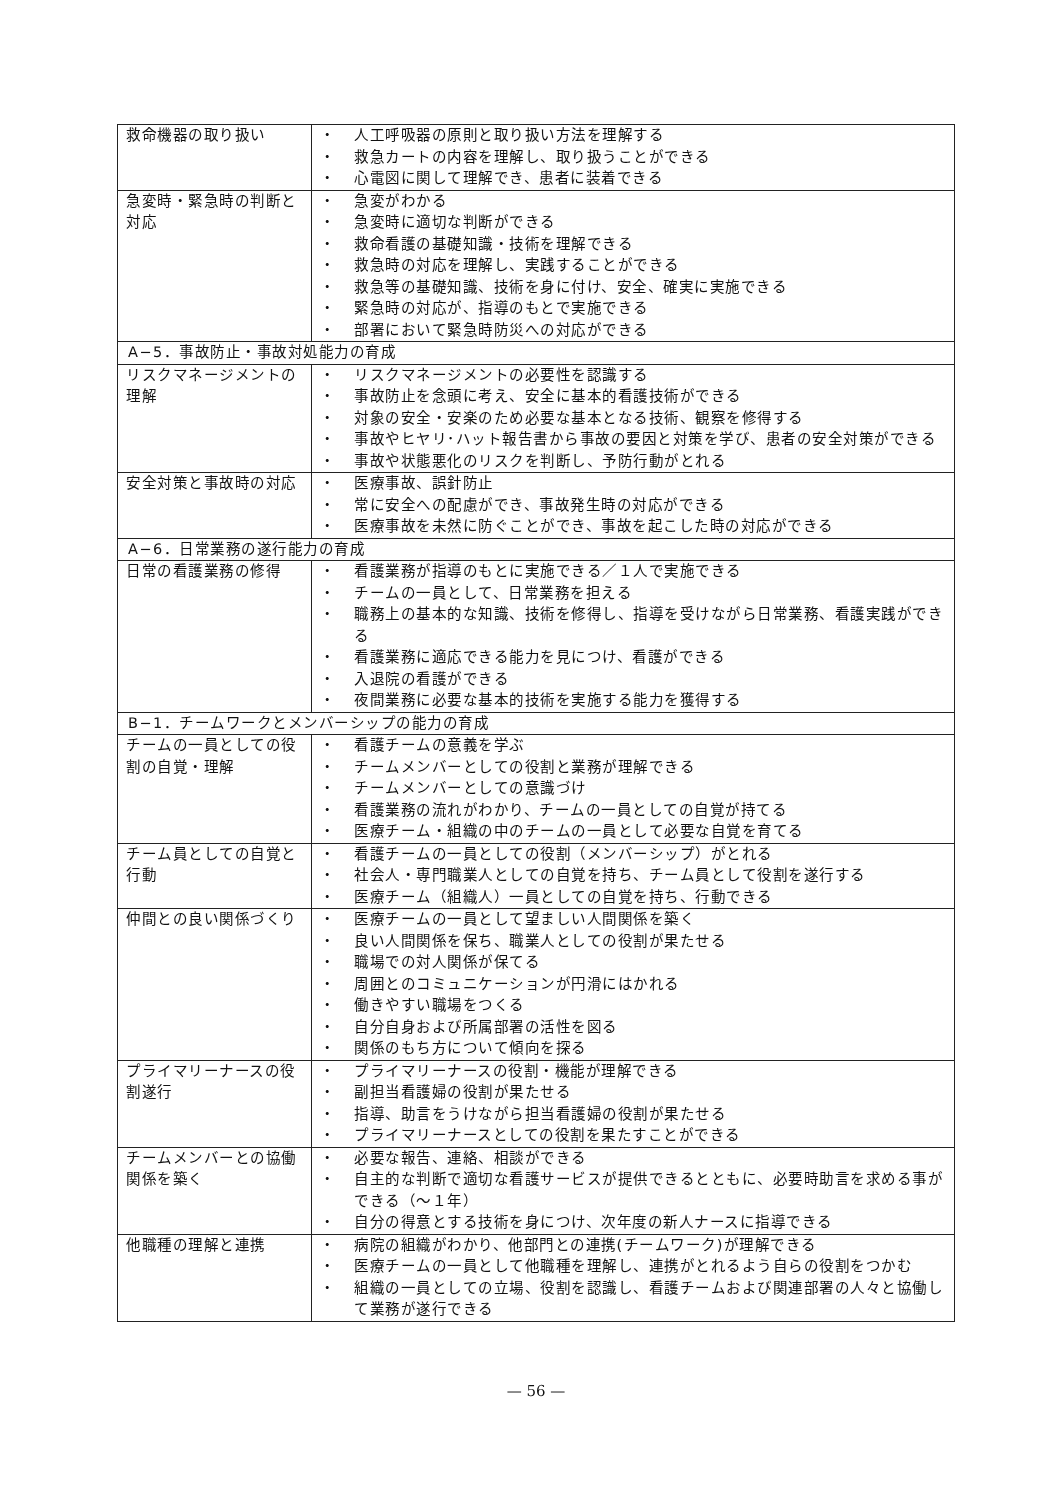| 救命機器の取り扱い | ・ 人工呼吸器の原則と取り扱い方法を理解する ・ 救急カートの内容を理解し、取り扱うことができる ・ 心電図に関して理解でき、患者に装着できる |
| 急変時・緊急時の判断と対応 | ・ 急変がわかる ・ 急変時に適切な判断ができる ・ 救命看護の基礎知識・技術を理解できる ・ 救急時の対応を理解し、実践することができる ・ 救急等の基礎知識、技術を身に付け、安全、確実に実施できる ・ 緊急時の対応が、指導のもとで実施できる ・ 部署において緊急時防災への対応ができる |
| A−5．事故防止・事故対処能力の育成 | |
| リスクマネージメントの理解 | ・ リスクマネージメントの必要性を認識する ・ 事故防止を念頭に考え、安全に基本的看護技術ができる ・ 対象の安全・安楽のため必要な基本となる技術、観察を修得する ・ 事故やヒヤリ･ハット報告書から事故の要因と対策を学び、患者の安全対策ができる ・ 事故や状態悪化のリスクを判断し、予防行動がとれる |
| 安全対策と事故時の対応 | ・ 医療事故、誤針防止 ・ 常に安全への配慮ができ、事故発生時の対応ができる ・ 医療事故を未然に防ぐことができ、事故を起こした時の対応ができる |
| A−6．日常業務の遂行能力の育成 | |
| 日常の看護業務の修得 | ・ 看護業務が指導のもとに実施できる／１人で実施できる ・ チームの一員として、日常業務を担える ・ 職務上の基本的な知識、技術を修得し、指導を受けながら日常業務、看護実践ができる ・ 看護業務に適応できる能力を見につけ、看護ができる ・ 入退院の看護ができる ・ 夜間業務に必要な基本的技術を実施する能力を獲得する |
| B−1．チームワークとメンバーシップの能力の育成 | |
| チームの一員としての役割の自覚・理解 | ・ 看護チームの意義を学ぶ ・ チームメンバーとしての役割と業務が理解できる ・ チームメンバーとしての意識づけ ・ 看護業務の流れがわかり、チームの一員としての自覚が持てる ・ 医療チーム・組織の中のチームの一員として必要な自覚を育てる |
| チーム員としての自覚と行動 | ・ 看護チームの一員としての役割（メンバーシップ）がとれる ・ 社会人・専門職業人としての自覚を持ち、チーム員として役割を遂行する ・ 医療チーム（組織人）一員としての自覚を持ち、行動できる |
| 仲間との良い関係づくり | ・ 医療チームの一員として望ましい人間関係を築く ・ 良い人間関係を保ち、職業人としての役割が果たせる ・ 職場での対人関係が保てる ・ 周囲とのコミュニケーションが円滑にはかれる ・ 働きやすい職場をつくる ・ 自分自身および所属部署の活性を図る ・ 関係のもち方について傾向を探る |
| プライマリーナースの役割遂行 | ・ プライマリーナースの役割・機能が理解できる ・ 副担当看護婦の役割が果たせる ・ 指導、助言をうけながら担当看護婦の役割が果たせる ・ プライマリーナースとしての役割を果たすことができる |
| チームメンバーとの協働関係を築く | ・ 必要な報告、連絡、相談ができる ・ 自主的な判断で適切な看護サービスが提供できるとともに、必要時助言を求める事ができる（〜１年） ・ 自分の得意とする技術を身につけ、次年度の新人ナースに指導できる |
| 他職種の理解と連携 | ・ 病院の組織がわかり、他部門との連携(チームワーク)が理解できる ・ 医療チームの一員として他職種を理解し、連携がとれるよう自らの役割をつかむ ・ 組織の一員としての立場、役割を認識し、看護チームおよび関連部署の人々と協働して業務が遂行できる |
— 56 —